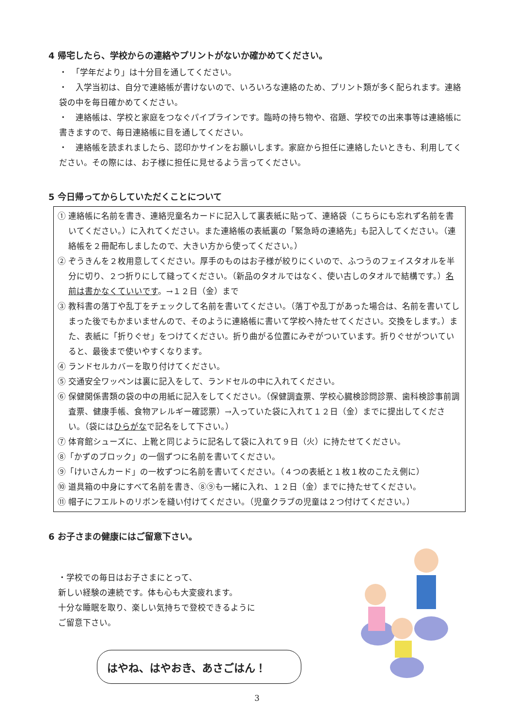4 帰宅したら、学校からの連絡やプリントがないか確かめてください。
・　「学年だより」は十分目を通してください。
・　入学当初は、自分で連絡帳が書けないので、いろいろな連絡のため、プリント類が多く配られます。連絡袋の中を毎日確かめてください。
・　連絡帳は、学校と家庭をつなぐパイプラインです。臨時の持ち物や、宿題、学校での出来事等は連絡帳に書きますので、毎日連絡帳に目を通してください。
・　連絡帳を読まれましたら、認印かサインをお願いします。家庭から担任に連絡したいときも、利用してください。その際には、お子様に担任に見せるよう言ってください。
5 今日帰ってからしていただくことについて
① 連絡帳に名前を書き、連絡児童名カードに記入して裏表紙に貼って、連絡袋（こちらにも忘れず名前を書いてください。）に入れてください。また連絡帳の表紙裏の「緊急時の連絡先」も記入してください。（連絡帳を２冊配布しましたので、大きい方から使ってください。）
② ぞうきんを２枚用意してください。厚手のものはお子様が絞りにくいので、ふつうのフェイスタオルを半分に切り、２つ折りにして縫ってください。（新品のタオルではなく、使い古しのタオルで結構です。）名前は書かなくていいです。→１２日（金）まで
③ 教科書の落丁や乱丁をチェックして名前を書いてください。（落丁や乱丁があった場合は、名前を書いてしまった後でもかまいませんので、そのように連絡帳に書いて学校へ持たせてください。交換をします。）また、表紙に「折りぐせ」をつけてください。折り曲がる位置にみぞがついています。折りぐせがついていると、最後まで使いやすくなります。
④ ランドセルカバーを取り付けてください。
⑤ 交通安全ワッペンは裏に記入をして、ランドセルの中に入れてください。
⑥ 保健関係書類の袋の中の用紙に記入をしてください。（保健調査票、学校心臓検診問診票、歯科検診事前調査票、健康手帳、食物アレルギー確認票）→入っていた袋に入れて１２日（金）までに提出してください。（袋にはひらがなで記名をして下さい。）
⑦ 体育館シューズに、上靴と同じように記名して袋に入れて９日（火）に持たせてください。
⑧「かずのブロック」の一個ずつに名前を書いてください。
⑨「けいさんカード」の一枚ずつに名前を書いてください。（４つの表紙と１枚１枚のこたえ側に）
⑩ 道具箱の中身にすべて名前を書き、⑧⑨も一緒に入れ、１２日（金）までに持たせてください。
⑪ 帽子にフエルトのリボンを縫い付けてください。（児童クラブの児童は２つ付けてください。）
6 お子さまの健康にはご留意下さい。
・学校での毎日はお子さまにとって、
新しい経験の連続です。体も心も大変疲れます。
十分な睡眠を取り、楽しい気持ちで登校できるように
ご留意下さい。
はやね、はやおき、あさごはん！
3